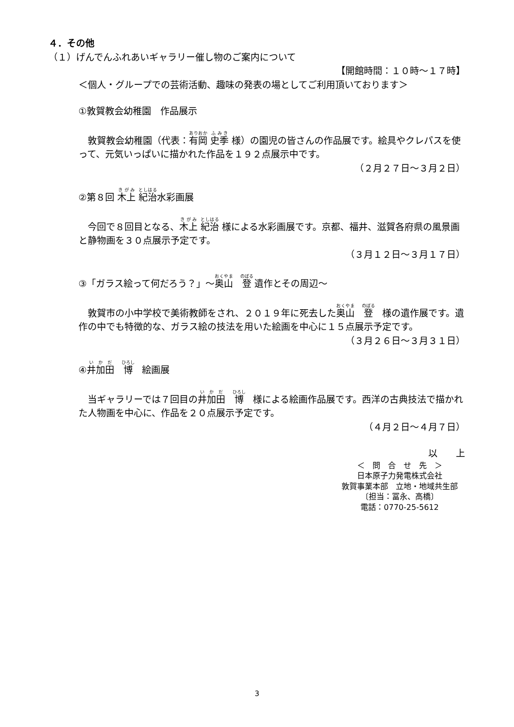４．その他
（１）げんでんふれあいギャラリー催し物のご案内について
【開館時間：１０時～１７時】
＜個人・グループでの芸術活動、趣味の発表の場としてご利用頂いております＞
①敦賀教会幼稚園　作品展示
　敦賀教会幼稚園（代表：有岡 史季 様）の園児の皆さんの作品展です。絵具やクレパスを使って、元気いっぱいに描かれた作品を１９２点展示中です。
（２月２７日～３月２日）
②第８回 木上 紀治水彩画展
　今回で８回目となる、木上 紀治 様による水彩画展です。京都、福井、滋賀各府県の風景画と静物画を３０点展示予定です。
（３月１２日～３月１７日）
③「ガラス絵って何だろう？」～奥山　登 遺作とその周辺～
　敦賀市の小中学校で美術教師をされ、２０１９年に死去した奥山　登　様の遺作展です。遺作の中でも特徴的な、ガラス絵の技法を用いた絵画を中心に１５点展示予定です。
（３月２６日～３月３１日）
④井加田　博　絵画展
　当ギャラリーでは７回目の井加田　博　様による絵画作品展です。西洋の古典技法で描かれた人物画を中心に、作品を２０点展示予定です。
（４月２日～４月７日）
以　　上
＜　問　合　せ　先　＞
日本原子力発電株式会社
敦賀事業本部　立地・地域共生部
〔担当：冨永、高橋〕
電話：0770-25-5612
3